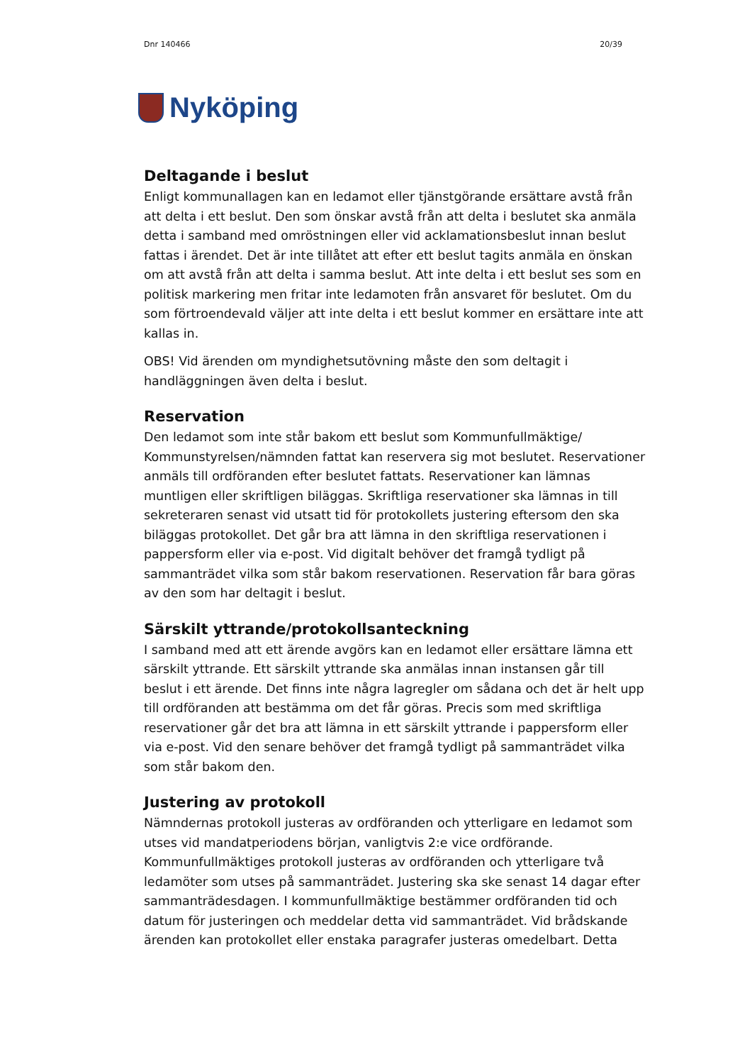Dnr 140466 20/39
Nyköping
Deltagande i beslut
Enligt kommunallagen kan en ledamot eller tjänstgörande ersättare avstå från att delta i ett beslut. Den som önskar avstå från att delta i beslutet ska anmäla detta i samband med omröstningen eller vid acklamationsbeslut innan beslut fattas i ärendet. Det är inte tillåtet att efter ett beslut tagits anmäla en önskan om att avstå från att delta i samma beslut. Att inte delta i ett beslut ses som en politisk markering men fritar inte ledamoten från ansvaret för beslutet. Om du som förtroendevald väljer att inte delta i ett beslut kommer en ersättare inte att kallas in.
OBS! Vid ärenden om myndighetsutövning måste den som deltagit i handläggningen även delta i beslut.
Reservation
Den ledamot som inte står bakom ett beslut som Kommunfullmäktige/ Kommunstyrelsen/nämnden fattat kan reservera sig mot beslutet. Reservationer anmäls till ordföranden efter beslutet fattats. Reservationer kan lämnas muntligen eller skriftligen biläggas. Skriftliga reservationer ska lämnas in till sekreteraren senast vid utsatt tid för protokollets justering eftersom den ska biläggas protokollet. Det går bra att lämna in den skriftliga reservationen i pappersform eller via e-post. Vid digitalt behöver det framgå tydligt på sammanträdet vilka som står bakom reservationen. Reservation får bara göras av den som har deltagit i beslut.
Särskilt yttrande/protokollsanteckning
I samband med att ett ärende avgörs kan en ledamot eller ersättare lämna ett särskilt yttrande. Ett särskilt yttrande ska anmälas innan instansen går till beslut i ett ärende. Det finns inte några lagregler om sådana och det är helt upp till ordföranden att bestämma om det får göras. Precis som med skriftliga reservationer går det bra att lämna in ett särskilt yttrande i pappersform eller via e-post. Vid den senare behöver det framgå tydligt på sammanträdet vilka som står bakom den.
Justering av protokoll
Nämndernas protokoll justeras av ordföranden och ytterligare en ledamot som utses vid mandatperiodens början, vanligtvis 2:e vice ordförande. Kommunfullmäktiges protokoll justeras av ordföranden och ytterligare två ledamöter som utses på sammanträdet. Justering ska ske senast 14 dagar efter sammanträdesdagen. I kommunfullmäktige bestämmer ordföranden tid och datum för justeringen och meddelar detta vid sammanträdet. Vid brådskande ärenden kan protokollet eller enstaka paragrafer justeras omedelbart. Detta